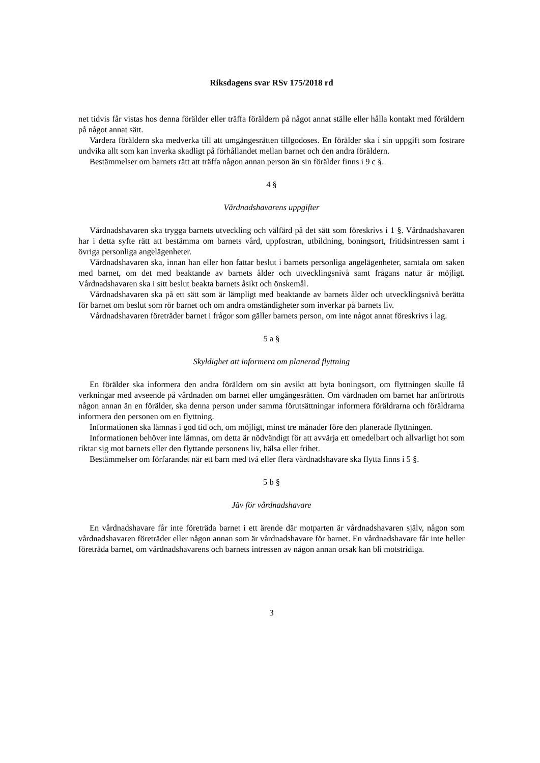Riksdagens svar RSv 175/2018 rd
net tidvis får vistas hos denna förälder eller träffa föräldern på något annat ställe eller hålla kontakt med föräldern på något annat sätt.
Vardera föräldern ska medverka till att umgängesrätten tillgodoses. En förälder ska i sin uppgift som fostrare undvika allt som kan inverka skadligt på förhållandet mellan barnet och den andra föräldern.
Bestämmelser om barnets rätt att träffa någon annan person än sin förälder finns i 9 c §.
4 §
Vårdnadshavarens uppgifter
Vårdnadshavaren ska trygga barnets utveckling och välfärd på det sätt som föreskrivs i 1 §. Vårdnadshavaren har i detta syfte rätt att bestämma om barnets vård, uppfostran, utbildning, boningsort, fritidsintressen samt i övriga personliga angelägenheter.
Vårdnadshavaren ska, innan han eller hon fattar beslut i barnets personliga angelägenheter, samtala om saken med barnet, om det med beaktande av barnets ålder och utvecklingsnivå samt frågans natur är möjligt. Vårdnadshavaren ska i sitt beslut beakta barnets åsikt och önskemål.
Vårdnadshavaren ska på ett sätt som är lämpligt med beaktande av barnets ålder och utvecklingsnivå berätta för barnet om beslut som rör barnet och om andra omständigheter som inverkar på barnets liv.
Vårdnadshavaren företräder barnet i frågor som gäller barnets person, om inte något annat föreskrivs i lag.
5 a §
Skyldighet att informera om planerad flyttning
En förälder ska informera den andra föräldern om sin avsikt att byta boningsort, om flyttningen skulle få verkningar med avseende på vårdnaden om barnet eller umgängesrätten. Om vårdnaden om barnet har anförtrotts någon annan än en förälder, ska denna person under samma förutsättningar informera föräldrarna och föräldrarna informera den personen om en flyttning.
Informationen ska lämnas i god tid och, om möjligt, minst tre månader före den planerade flyttningen.
Informationen behöver inte lämnas, om detta är nödvändigt för att avvärja ett omedelbart och allvarligt hot som riktar sig mot barnets eller den flyttande personens liv, hälsa eller frihet.
Bestämmelser om förfarandet när ett barn med två eller flera vårdnadshavare ska flytta finns i 5 §.
5 b §
Jäv för vårdnadshavare
En vårdnadshavare får inte företräda barnet i ett ärende där motparten är vårdnadshavaren själv, någon som vårdnadshavaren företräder eller någon annan som är vårdnadshavare för barnet. En vårdnadshavare får inte heller företräda barnet, om vårdnadshavarens och barnets intressen av någon annan orsak kan bli motstridiga.
3